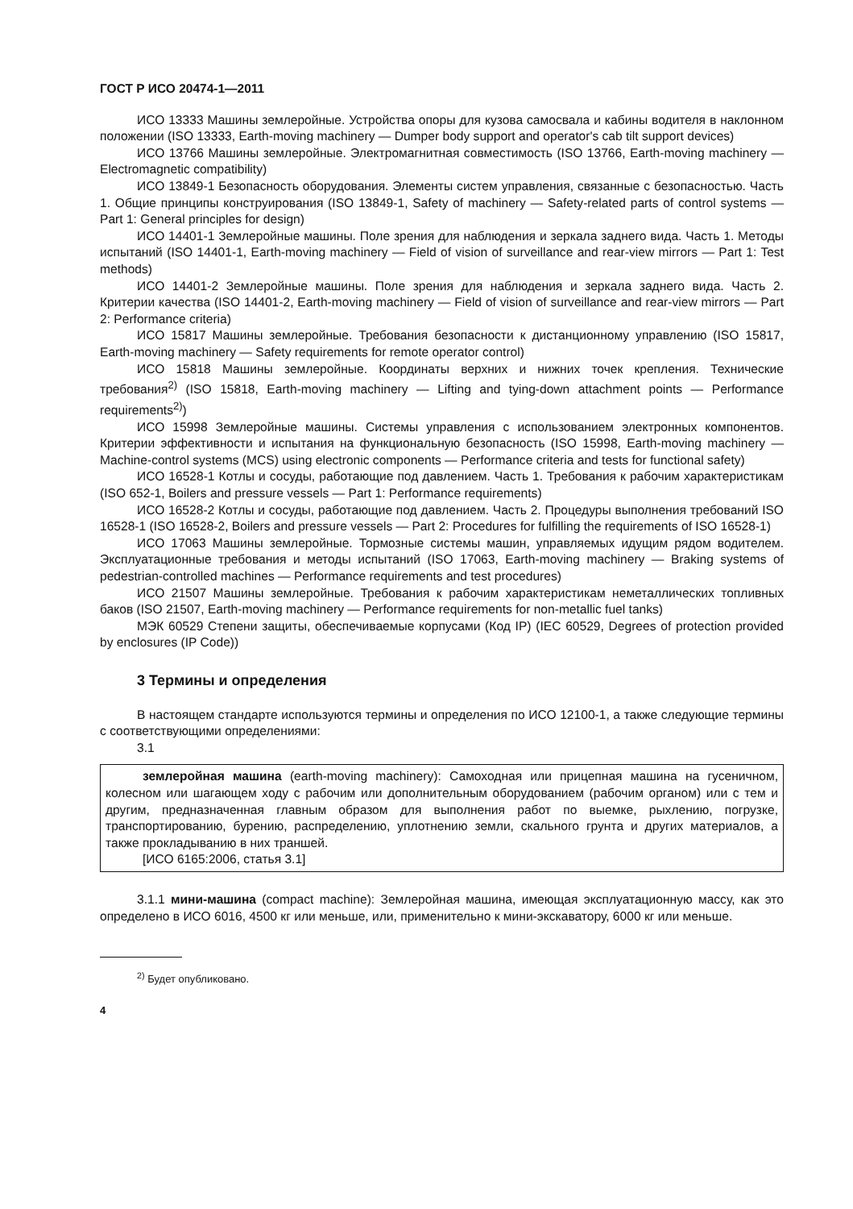ГОСТ Р ИСО 20474-1—2011
ИСО 13333 Машины землеройные. Устройства опоры для кузова самосвала и кабины водителя в наклонном положении (ISO 13333, Earth-moving machinery — Dumper body support and operator's cab tilt support devices)
ИСО 13766 Машины землеройные. Электромагнитная совместимость (ISO 13766, Earth-moving machinery — Electromagnetic compatibility)
ИСО 13849-1 Безопасность оборудования. Элементы систем управления, связанные с безопасностью. Часть 1. Общие принципы конструирования (ISO 13849-1, Safety of machinery — Safety-related parts of control systems — Part 1: General principles for design)
ИСО 14401-1 Землеройные машины. Поле зрения для наблюдения и зеркала заднего вида. Часть 1. Методы испытаний (ISO 14401-1, Earth-moving machinery — Field of vision of surveillance and rear-view mirrors — Part 1: Test methods)
ИСО 14401-2 Землеройные машины. Поле зрения для наблюдения и зеркала заднего вида. Часть 2. Критерии качества (ISO 14401-2, Earth-moving machinery — Field of vision of surveillance and rear-view mirrors — Part 2: Performance criteria)
ИСО 15817 Машины землеройные. Требования безопасности к дистанционному управлению (ISO 15817, Earth-moving machinery — Safety requirements for remote operator control)
ИСО 15818 Машины землеройные. Координаты верхних и нижних точек крепления. Технические требования<sup>2)</sup> (ISO 15818, Earth-moving machinery — Lifting and tying-down attachment points — Performance requirements<sup>2)</sup>)
ИСО 15998 Землеройные машины. Системы управления с использованием электронных компонентов. Критерии эффективности и испытания на функциональную безопасность (ISO 15998, Earth-moving machinery — Machine-control systems (MCS) using electronic components — Performance criteria and tests for functional safety)
ИСО 16528-1 Котлы и сосуды, работающие под давлением. Часть 1. Требования к рабочим характеристикам (ISO 652-1, Boilers and pressure vessels — Part 1: Performance requirements)
ИСО 16528-2 Котлы и сосуды, работающие под давлением. Часть 2. Процедуры выполнения требований ISO 16528-1 (ISO 16528-2, Boilers and pressure vessels — Part 2: Procedures for fulfilling the requirements of ISO 16528-1)
ИСО 17063 Машины землеройные. Тормозные системы машин, управляемых идущим рядом водителем. Эксплуатационные требования и методы испытаний (ISO 17063, Earth-moving machinery — Braking systems of pedestrian-controlled machines — Performance requirements and test procedures)
ИСО 21507 Машины землеройные. Требования к рабочим характеристикам неметаллических топливных баков (ISO 21507, Earth-moving machinery — Performance requirements for non-metallic fuel tanks)
МЭК 60529 Степени защиты, обеспечиваемые корпусами (Код IP) (IEC 60529, Degrees of protection provided by enclosures (IP Code))
3 Термины и определения
В настоящем стандарте используются термины и определения по ИСО 12100-1, а также следующие термины с соответствующими определениями:
3.1
землеройная машина (earth-moving machinery): Самоходная или прицепная машина на гусеничном, колесном или шагающем ходу с рабочим или дополнительным оборудованием (рабочим органом) или с тем и другим, предназначенная главным образом для выполнения работ по выемке, рыхлению, погрузке, транспортированию, бурению, распределению, уплотнению земли, скального грунта и других материалов, а также прокладыванию в них траншей.
[ИСО 6165:2006, статья 3.1]
3.1.1 мини-машина (compact machine): Землеройная машина, имеющая эксплуатационную массу, как это определено в ИСО 6016, 4500 кг или меньше, или, применительно к мини-экскаватору, 6000 кг или меньше.
<sup>2)</sup> Будет опубликовано.
4